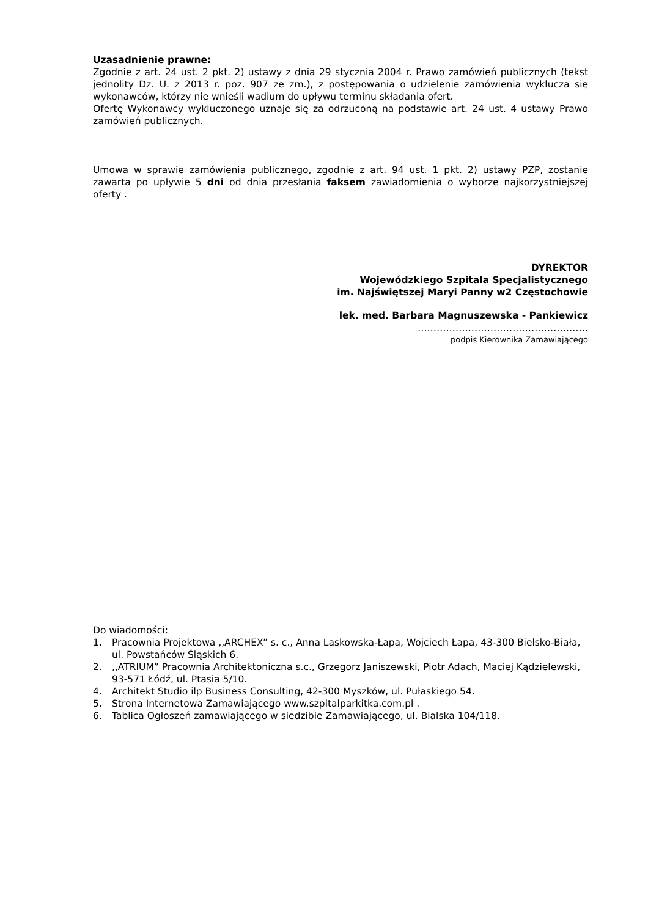Uzasadnienie prawne:
Zgodnie z art. 24 ust. 2 pkt. 2) ustawy z dnia 29 stycznia 2004 r. Prawo zamówień publicznych (tekst jednolity Dz. U. z 2013 r. poz. 907 ze zm.), z postępowania o udzielenie zamówienia wyklucza się wykonawców, którzy nie wnieśli wadium do upływu terminu składania ofert.
Ofertę Wykonawcy wykluczonego uznaje się za odrzuconą na podstawie art. 24 ust. 4 ustawy Prawo zamówień publicznych.
Umowa w sprawie zamówienia publicznego, zgodnie z art. 94 ust. 1 pkt. 2) ustawy PZP, zostanie zawarta po upływie 5 dni od dnia przesłania faksem zawiadomienia o wyborze najkorzystniejszej oferty .
DYREKTOR
Wojewódzkiego Szpitala Specjalistycznego
im. Najświętszej Maryi Panny w2 Częstochowie
lek. med. Barbara Magnuszewska - Pankiewicz
………………………………………………
podpis Kierownika Zamawiającego
Do wiadomości:
1. Pracownia Projektowa ,,ARCHEX” s. c., Anna Laskowska-Łapa, Wojciech Łapa, 43-300 Bielsko-Biała, ul. Powstańców Śląskich 6.
2.,,ATRIUM” Pracownia Architektoniczna s.c., Grzegorz Janiszewski, Piotr Adach, Maciej Kądzielewski, 93-571 Łódź, ul. Ptasia 5/10.
4. Architekt Studio ilp Business Consulting, 42-300 Myszków, ul. Pułaskiego 54.
5. Strona Internetowa Zamawiającego www.szpitalparkitka.com.pl .
6. Tablica Ogłoszeń zamawiającego w siedzibie Zamawiającego, ul. Bialska 104/118.